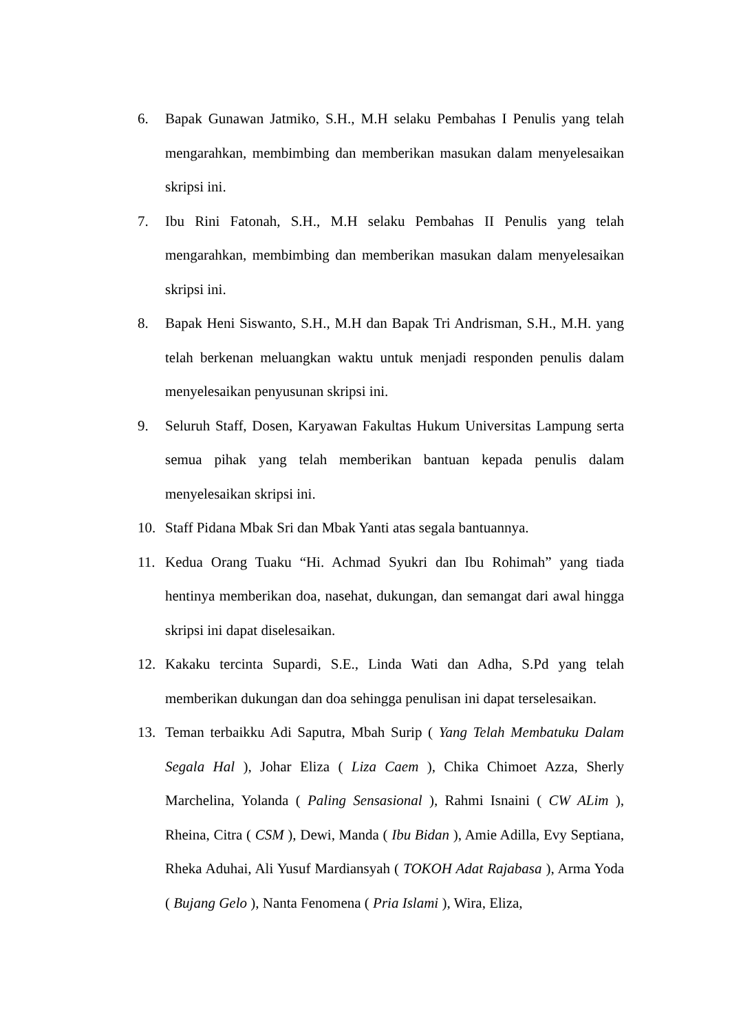6. Bapak Gunawan Jatmiko, S.H., M.H selaku Pembahas I Penulis yang telah mengarahkan, membimbing dan memberikan masukan dalam menyelesaikan skripsi ini.
7. Ibu Rini Fatonah, S.H., M.H selaku Pembahas II Penulis yang telah mengarahkan, membimbing dan memberikan masukan dalam menyelesaikan skripsi ini.
8. Bapak Heni Siswanto, S.H., M.H dan Bapak Tri Andrisman, S.H., M.H. yang telah berkenan meluangkan waktu untuk menjadi responden penulis dalam menyelesaikan penyusunan skripsi ini.
9. Seluruh Staff, Dosen, Karyawan Fakultas Hukum Universitas Lampung serta semua pihak yang telah memberikan bantuan kepada penulis dalam menyelesaikan skripsi ini.
10. Staff Pidana Mbak Sri dan Mbak Yanti atas segala bantuannya.
11. Kedua Orang Tuaku “Hi. Achmad Syukri dan Ibu Rohimah” yang tiada hentinya memberikan doa, nasehat, dukungan, dan semangat dari awal hingga skripsi ini dapat diselesaikan.
12. Kakaku tercinta Supardi, S.E., Linda Wati dan Adha, S.Pd yang telah memberikan dukungan dan doa sehingga penulisan ini dapat terselesaikan.
13. Teman terbaikku Adi Saputra, Mbah Surip ( Yang Telah Membatuku Dalam Segala Hal ), Johar Eliza ( Liza Caem ), Chika Chimoet Azza, Sherly Marchelina, Yolanda ( Paling Sensasional ), Rahmi Isnaini ( CW ALim ), Rheina, Citra ( CSM ), Dewi, Manda ( Ibu Bidan ), Amie Adilla, Evy Septiana, Rheka Aduhai, Ali Yusuf Mardiansyah ( TOKOH Adat Rajabasa ), Arma Yoda ( Bujang Gelo ), Nanta Fenomena ( Pria Islami ), Wira, Eliza,